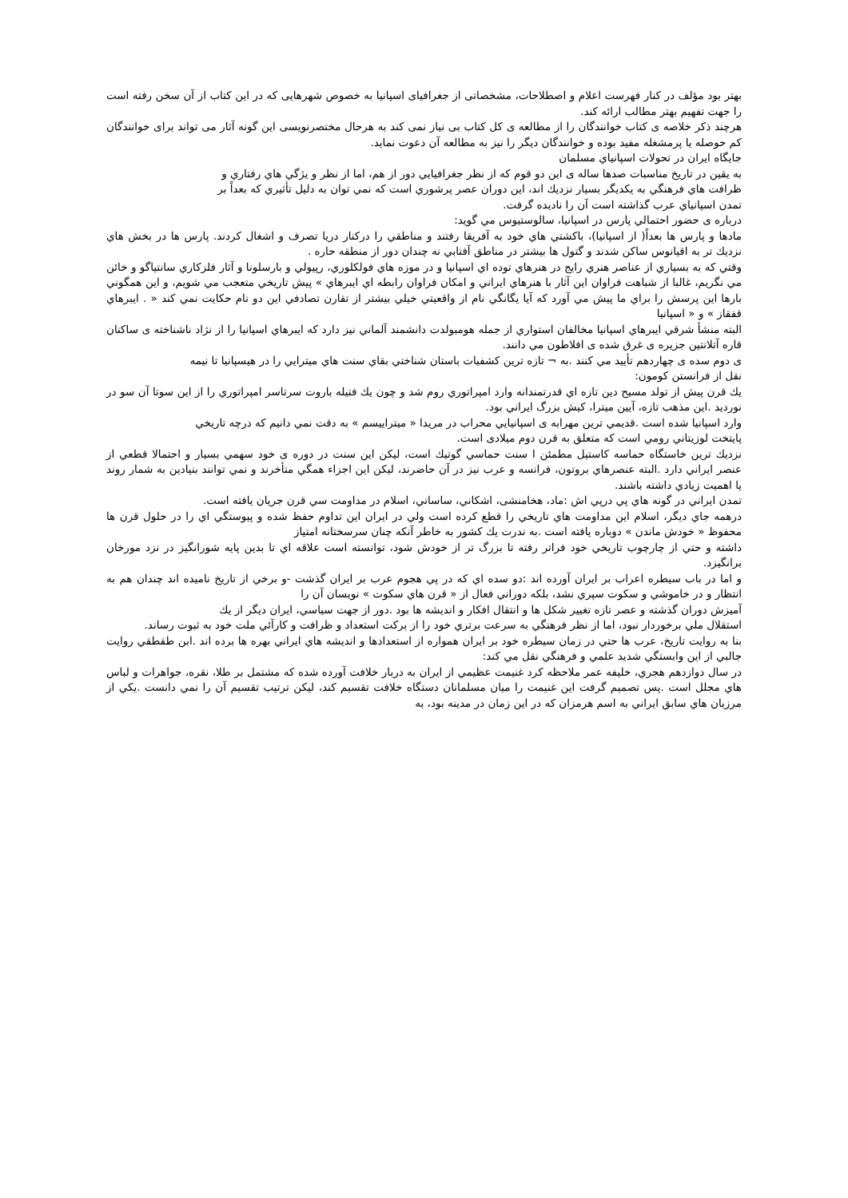بهتر بود مؤلف در كنار فهرست اعلام و اصطلاحات، مشخصاتی از جغرافیای اسپانیا به خصوص شهرهایی که در این کتاب از آن سخن رفته است را جهت تفهیم بهتر مطالب ارائه کند.
هرچند ذکر خلاصه ی کتاب خوانندگان را از مطالعه ی کل کتاب بی نیاز نمی کند به هرحال مختصرنویسی این گونه آثار می تواند برای خوانندگان کم حوصله یا پرمشغله مفید بوده و خوانندگان دیگر را نیز به مطالعه آن دعوت نماید.
جايگاه ايران در تحولات اسپانياي مسلمان
به يقين در تاريخ مناسبات صدها ساله ی اين دو قوم كه از نظر جغرافيايي دور از هم، اما از نظر و يژگي هاي رفتاري و
ظرافت هاي فرهنگي به يكديگر بسيار نزديك اند، اين دوران عصر پرشوري است كه نمي توان به دليل تأثيري كه بعداً بر
تمدن اسپانياي عرب گذاشته است آن را ناديده گرفت.
درباره ی حضور احتمالي پارس در اسپانيا، سالوستيوس مي گويد:
مادها و پارس ها بعداً( از اسپانيا)، باكشتي هاي خود به آفريقا رفتند و مناطقي را دركنار دريا تصرف و اشغال كردند. پارس ها در بخش هاي نزديك تر به اقيانوس ساكن شدند و گتول ها بيشتر در مناطق آفتابي نه چندان دور از منطقه حاره .
وقتي كه به بسياري از عناصر هنري رايج در هنرهاي توده اي اسپانيا و در موزه هاي فولكلوري، رپيولي و بارسلونا و آثار فلزكاري سانتياگو و خائن مي نگريم، غالبا از شباهت فراوان اين آثار با هنرهاي ايراني و امكان فراوان رابطه اي ايبرهاي » پيش تاريخي متعجب مي شويم، و اين همگوني بارها اين پرسش را براي ما پيش مي آورد كه آيا يگانگي نام از واقعيتي خيلي بيشتر از تقارن تصادفي اين دو نام حكايت نمي كند « . ايبرهاي قفقاز » و « اسپانيا
البته منشأ شرقي ايبرهاي اسپانيا مخالفان استواري از جمله هومبولدت دانشمند آلماني نيز دارد كه ايبرهاي اسپانيا را از نژاد ناشناخته ی ساكنان قاره آتلانتين جزيره ی غرق شده ی افلاطون مي دانند.
ی دوم سده ی چهاردهم تأييد مي كنند .به ¬ تازه ترين كشفيات باستان شناختي بقاي سنت هاي ميترايي را در هيسپانيا تا نيمه
نقل از فرانستن كومون:
يك قرن پيش از تولد مسيح دين تازه اي قدرتمندانه وارد امپراتوري روم شد و چون يك فتيله باروت سرتاسر امپراتوري را از اين سوتا آن سو در نورديد .اين مذهب تازه، آيين ميترا، كيش بزرگ ايراني بود.
وارد اسپانيا شده است .قديمي ترين مهرابه ی اسپانيايي محراب در مريدا « ميتراييسم » به دقت نمي دانيم كه درچه تاريخي
پايتخت لوزيتاني رومي است كه متعلق به قرن دوم ميلادی است.
نزديك ترين خاستگاه حماسه كاستيل مطمئن ا سنت حماسي گوتيك است، ليكن اين سنت در دوره ی خود سهمي بسيار و احتمالا قطعي از عنصر ايراني دارد .البته عنصرهاي بروتون، فرانسه و عرب نيز در آن حاضرند، ليكن اين اجزاء همگي متأخرند و نمي توانند بنيادين به شمار روند يا اهميت زيادي داشته باشند.
تمدن ايراني در گونه هاي پي درپي اش :ماد، هخامنشی، اشكاني، ساساني، اسلام در مداومت سي قرن جريان يافته است.
درهمه جاي ديگر، اسلام اين مداومت هاي تاريخي را قطع كرده است ولي در ايران اين تداوم حفظ شده و پيوستگي اي را در حلول قرن ها محفوظ « خودش ماندن » دوباره يافته است .به ندرت يك كشور به خاطر آنكه چنان سرسختانه امتياز
داشته و حتي از چارچوب تاريخي خود فراتر رفته تا بزرگ تر از خودش شود، توانسته است علاقه اي تا بدين پايه شورانگيز در نزد مورخان برانگيزد.
و اما در باب سيطره اعراب بر ايران آورده اند :دو سده اي كه در پي هجوم عرب بر ايران گذشت -و برخي از تاريخ ناميده اند چندان هم به انتظار و در خاموشي و سكوت سپري نشد، بلكه دوراني فعال از « قرن هاي سكوت » نويسان آن را
آميزش دوران گذشته و عصر تازه تغيير شكل ها و انتقال افكار و انديشه ها بود .دور از جهت سياسي، ايران ديگر از يك
استقلال ملي برخوردار نبود، اما از نظر فرهنگي به سرعت برتري خود را از بركت استعداد و ظرافت و كارآئي ملت خود به ثبوت رساند.
بنا به روايت تاريخ، عرب ها حتي در زمان سيطره خود بر ايران همواره از استعدادها و انديشه هاي ايراني بهره ها برده اند .ابن طقطقي روايت جالبي از اين وابستگي شديد علمي و فرهنگي نقل مي كند:
در سال دوازدهم هجري، خليفه عمر ملاحظه كرد غنيمت عظيمي از ايران به دربار خلافت آورده شده كه مشتمل بر طلا، نقره، جواهرات و لباس هاي مجلل است .پس تصميم گرفت اين غنيمت را ميان مسلمانان دستگاه خلافت تقسيم كند، ليكن ترتيب تقسيم آن را نمي دانست .يكي از مرزبان هاي سابق ايراني به اسم هرمزان كه در اين زمان در مدينه بود، به